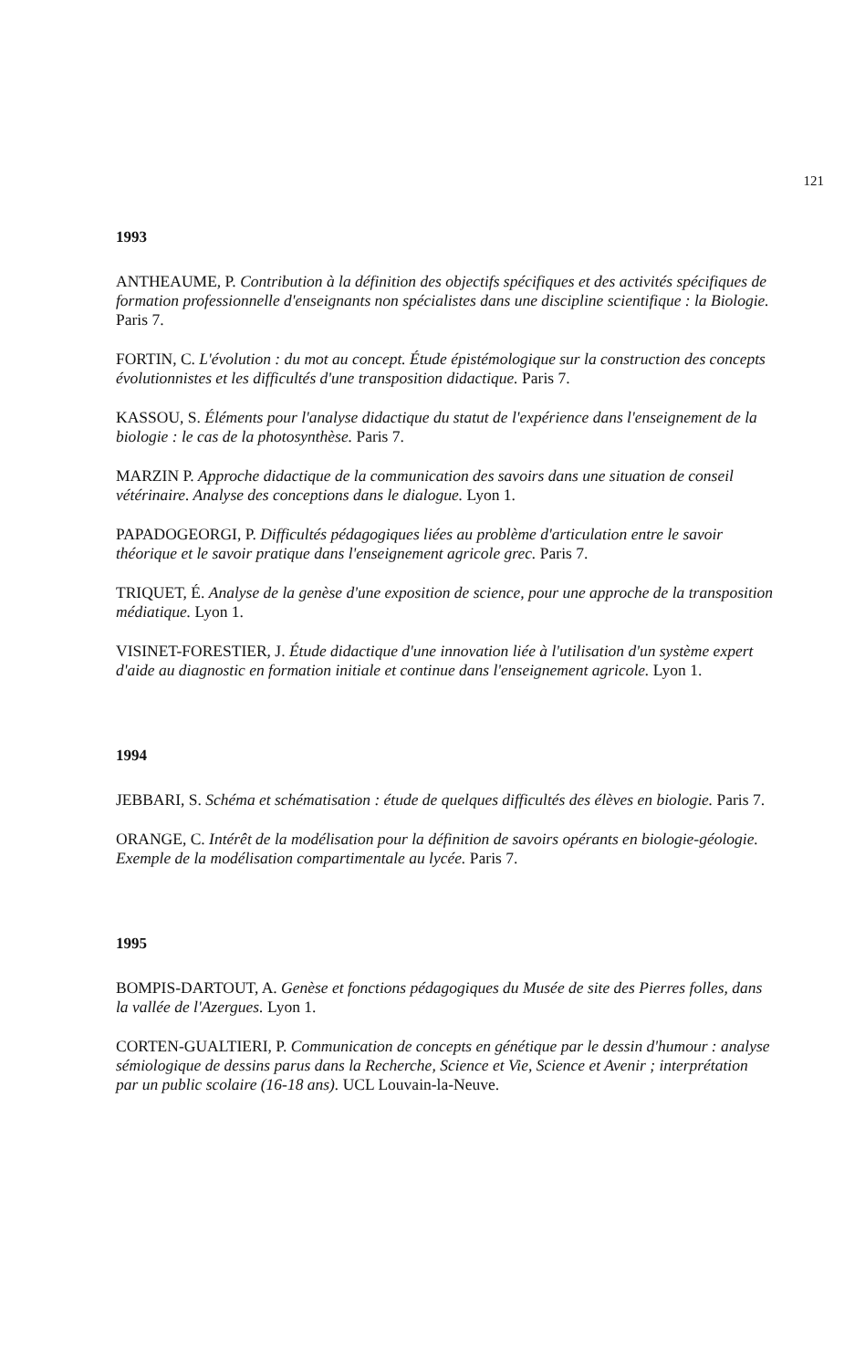121
1993
ANTHEAUME, P. Contribution à la définition des objectifs spécifiques et des activités spécifiques de formation professionnelle d'enseignants non spécialistes dans une discipline scientifique : la Biologie. Paris 7.
FORTIN, C. L'évolution : du mot au concept. Étude épistémologique sur la construction des concepts évolutionnistes et les difficultés d'une transposition didactique. Paris 7.
KASSOU, S. Éléments pour l'analyse didactique du statut de l'expérience dans l'enseignement de la biologie : le cas de la photosynthèse. Paris 7.
MARZIN P. Approche didactique de la communication des savoirs dans une situation de conseil vétérinaire. Analyse des conceptions dans le dialogue. Lyon 1.
PAPADOGEORGI, P. Difficultés pédagogiques liées au problème d'articulation entre le savoir théorique et le savoir pratique dans l'enseignement agricole grec. Paris 7.
TRIQUET, É. Analyse de la genèse d'une exposition de science, pour une approche de la transposition médiatique. Lyon 1.
VISINET-FORESTIER, J. Étude didactique d'une innovation liée à l'utilisation d'un système expert d'aide au diagnostic en formation initiale et continue dans l'enseignement agricole. Lyon 1.
1994
JEBBARI, S. Schéma et schématisation : étude de quelques difficultés des élèves en biologie. Paris 7.
ORANGE, C. Intérêt de la modélisation pour la définition de savoirs opérants en biologie-géologie. Exemple de la modélisation compartimentale au lycée. Paris 7.
1995
BOMPIS-DARTOUT, A. Genèse et fonctions pédagogiques du Musée de site des Pierres folles, dans la vallée de l'Azergues. Lyon 1.
CORTEN-GUALTIERI, P. Communication de concepts en génétique par le dessin d'humour : analyse sémiologique de dessins parus dans la Recherche, Science et Vie, Science et Avenir ; interprétation par un public scolaire (16-18 ans). UCL Louvain-la-Neuve.